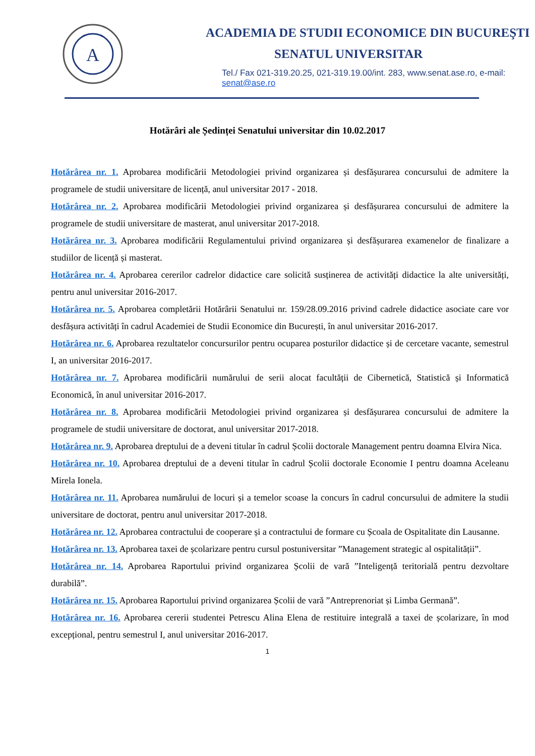A
ACADEMIA DE STUDII ECONOMICE DIN BUCUREŞTI
SENATUL UNIVERSITAR
Tel./ Fax 021-319.20.25, 021-319.19.00/int. 283, www.senat.ase.ro, e-mail: senat@ase.ro
Hotărâri ale Ședinței Senatului universitar din 10.02.2017
Hotărârea nr. 1. Aprobarea modificării Metodologiei privind organizarea și desfășurarea concursului de admitere la programele de studii universitare de licență, anul universitar 2017 - 2018.
Hotărârea nr. 2. Aprobarea modificării Metodologiei privind organizarea și desfășurarea concursului de admitere la programele de studii universitare de masterat, anul universitar 2017-2018.
Hotărârea nr. 3. Aprobarea modificării Regulamentului privind organizarea și desfășurarea examenelor de finalizare a studiilor de licență și masterat.
Hotărârea nr. 4. Aprobarea cererilor cadrelor didactice care solicită susținerea de activități didactice la alte universități, pentru anul universitar 2016-2017.
Hotărârea nr. 5. Aprobarea completării Hotărârii Senatului nr. 159/28.09.2016 privind cadrele didactice asociate care vor desfășura activități în cadrul Academiei de Studii Economice din București, în anul universitar 2016-2017.
Hotărârea nr. 6. Aprobarea rezultatelor concursurilor pentru ocuparea posturilor didactice și de cercetare vacante, semestrul I, an universitar 2016-2017.
Hotărârea nr. 7. Aprobarea modificării numărului de serii alocat facultății de Cibernetică, Statistică și Informatică Economică, în anul universitar 2016-2017.
Hotărârea nr. 8. Aprobarea modificării Metodologiei privind organizarea și desfășurarea concursului de admitere la programele de studii universitare de doctorat, anul universitar 2017-2018.
Hotărârea nr. 9. Aprobarea dreptului de a deveni titular în cadrul Școlii doctorale Management pentru doamna Elvira Nica.
Hotărârea nr. 10. Aprobarea dreptului de a deveni titular în cadrul Școlii doctorale Economie I pentru doamna Aceleanu Mirela Ionela.
Hotărârea nr. 11. Aprobarea numărului de locuri și a temelor scoase la concurs în cadrul concursului de admitere la studii universitare de doctorat, pentru anul universitar 2017-2018.
Hotărârea nr. 12. Aprobarea contractului de cooperare și a contractului de formare cu Școala de Ospitalitate din Lausanne.
Hotărârea nr. 13. Aprobarea taxei de școlarizare pentru cursul postuniversitar ”Management strategic al ospitalității”.
Hotărârea nr. 14. Aprobarea Raportului privind organizarea Școlii de vară ”Inteligență teritorială pentru dezvoltare durabilă”.
Hotărârea nr. 15. Aprobarea Raportului privind organizarea Școlii de vară ”Antreprenoriat și Limba Germană”.
Hotărârea nr. 16. Aprobarea cererii studentei Petrescu Alina Elena de restituire integrală a taxei de școlarizare, în mod excepțional, pentru semestrul I, anul universitar 2016-2017.
1